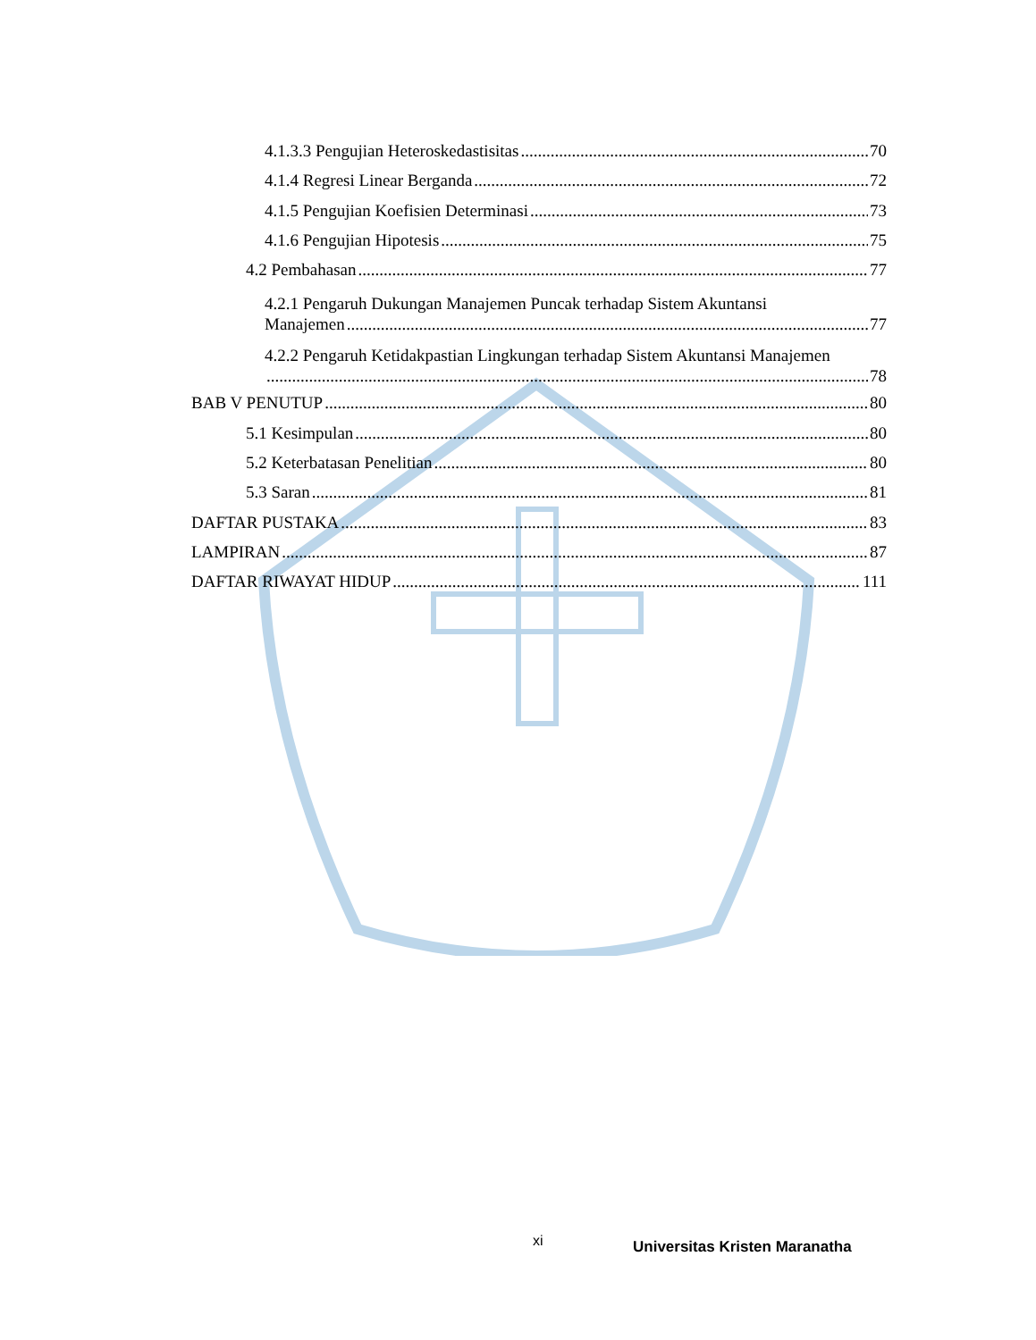4.1.3.3 Pengujian Heteroskedastisitas 70
4.1.4 Regresi Linear Berganda 72
4.1.5 Pengujian Koefisien Determinasi 73
4.1.6 Pengujian Hipotesis 75
4.2 Pembahasan 77
4.2.1 Pengaruh Dukungan Manajemen Puncak terhadap Sistem Akuntansi
Manajemen 77
4.2.2 Pengaruh Ketidakpastian Lingkungan terhadap Sistem Akuntansi Manajemen
78
BAB V PENUTUP 80
5.1 Kesimpulan 80
5.2 Keterbatasan Penelitian 80
5.3 Saran 81
DAFTAR PUSTAKA 83
LAMPIRAN 87
DAFTAR RIWAYAT HIDUP 111
xi Universitas Kristen Maranatha